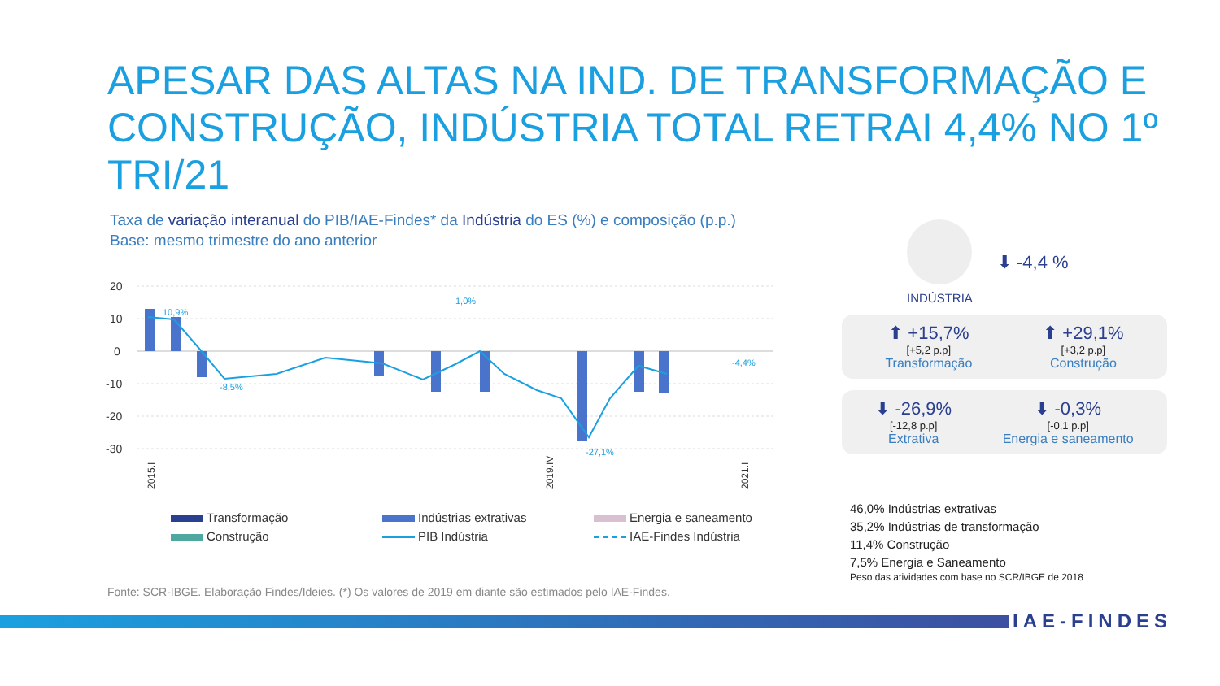APESAR DAS ALTAS NA IND. DE TRANSFORMAÇÃO E CONSTRUÇÃO, INDÚSTRIA TOTAL RETRAI 4,4% NO 1º TRI/21
Taxa de variação interanual do PIB/IAE-Findes* da Indústria do ES (%) e composição (p.p.)
Base: mesmo trimestre do ano anterior
20
10
0
-10
-20
-30
10,9%
1,0%
-8,5%
-27,1%
-4,4%
2015.I
2019.IV
2021.I
Transformação
Indústrias extrativas
Energia e saneamento
Construção
PIB Indústria
IAE-Findes Indústria
Fonte: SCR-IBGE. Elaboração Findes/Ideies. (*) Os valores de 2019 em diante são estimados pelo IAE-Findes.
INDÚSTRIA
⬇ -4,4 %
⬆ +15,7%
[+5,2 p.p]
Transformação
⬆ +29,1%
[+3,2 p.p]
Construção
⬇ -26,9%
[-12,8 p.p]
Extrativa
⬇ -0,3%
[-0,1 p.p]
Energia e saneamento
46,0% Indústrias extrativas
35,2% Indústrias de transformação
11,4% Construção
7,5% Energia e Saneamento
Peso das atividades com base no SCR/IBGE de 2018
IAE-FINDES